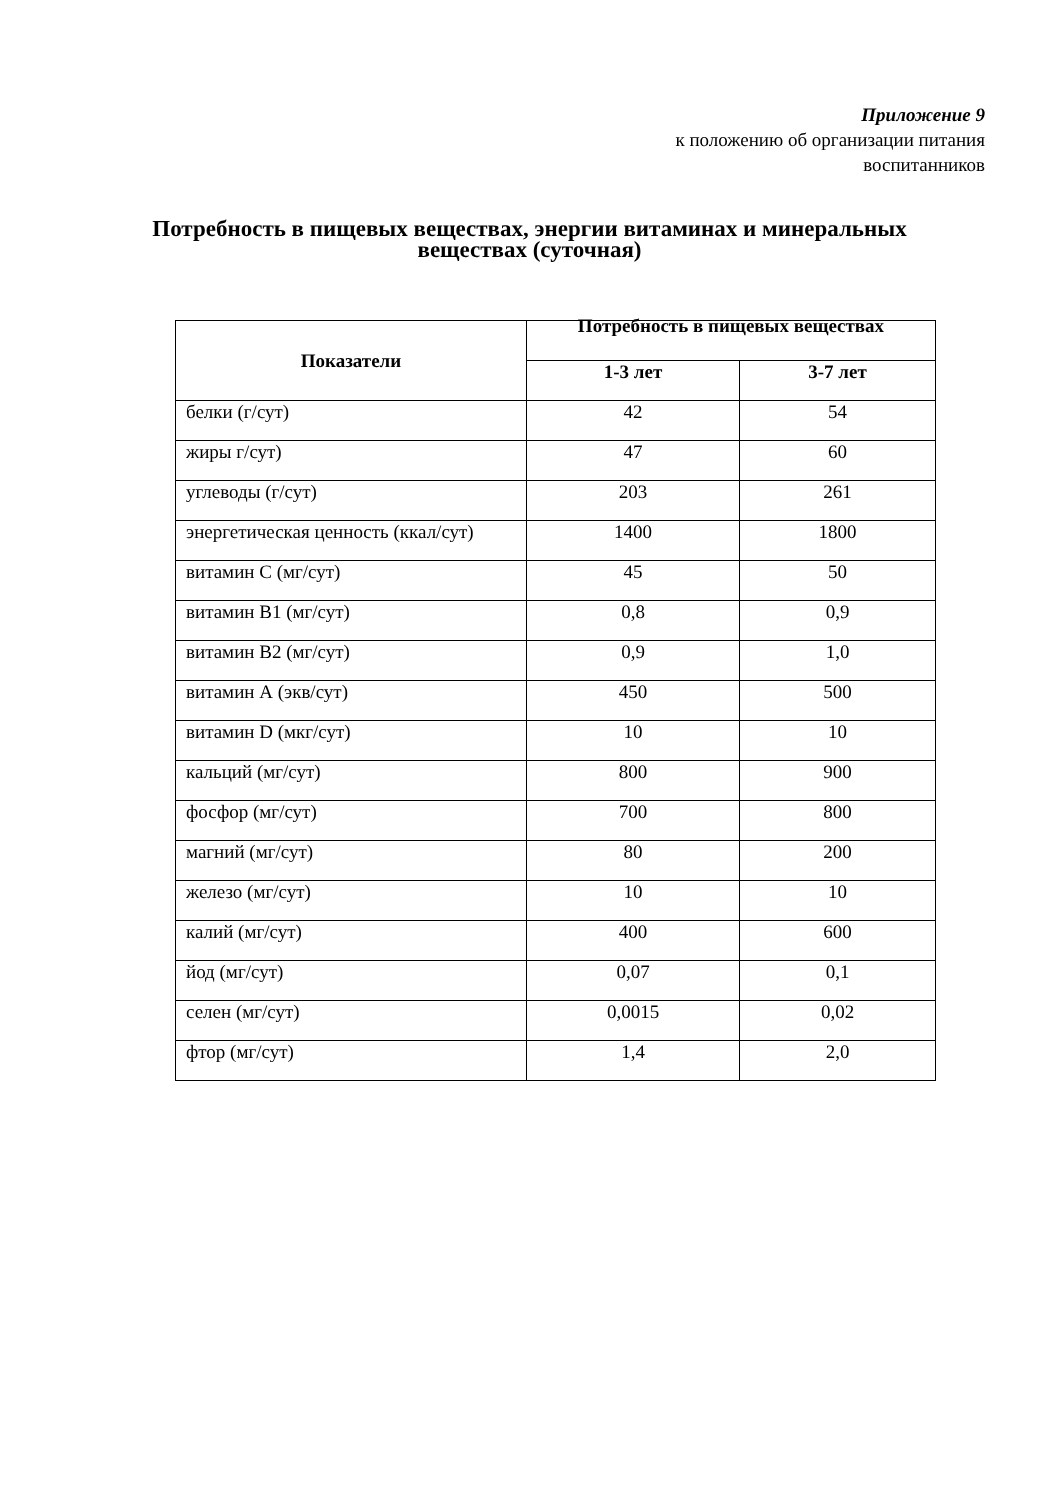Приложение 9
к положению об организации питания
воспитанников
Потребность в пищевых веществах, энергии витаминах и минеральных
веществах (суточная)
| Показатели | Потребность в пищевых веществах | |
| --- | --- | --- |
| | 1-3 лет | 3-7 лет |
| белки (г/сут) | 42 | 54 |
| жиры г/сут) | 47 | 60 |
| углеводы (г/сут) | 203 | 261 |
| энергетическая ценность (ккал/сут) | 1400 | 1800 |
| витамин С (мг/сут) | 45 | 50 |
| витамин В1 (мг/сут) | 0,8 | 0,9 |
| витамин В2 (мг/сут) | 0,9 | 1,0 |
| витамин А (экв/сут) | 450 | 500 |
| витамин D (мкг/сут) | 10 | 10 |
| кальций (мг/сут) | 800 | 900 |
| фосфор (мг/сут) | 700 | 800 |
| магний (мг/сут) | 80 | 200 |
| железо (мг/сут) | 10 | 10 |
| калий (мг/сут) | 400 | 600 |
| йод (мг/сут) | 0,07 | 0,1 |
| селен (мг/сут) | 0,0015 | 0,02 |
| фтор (мг/сут) | 1,4 | 2,0 |